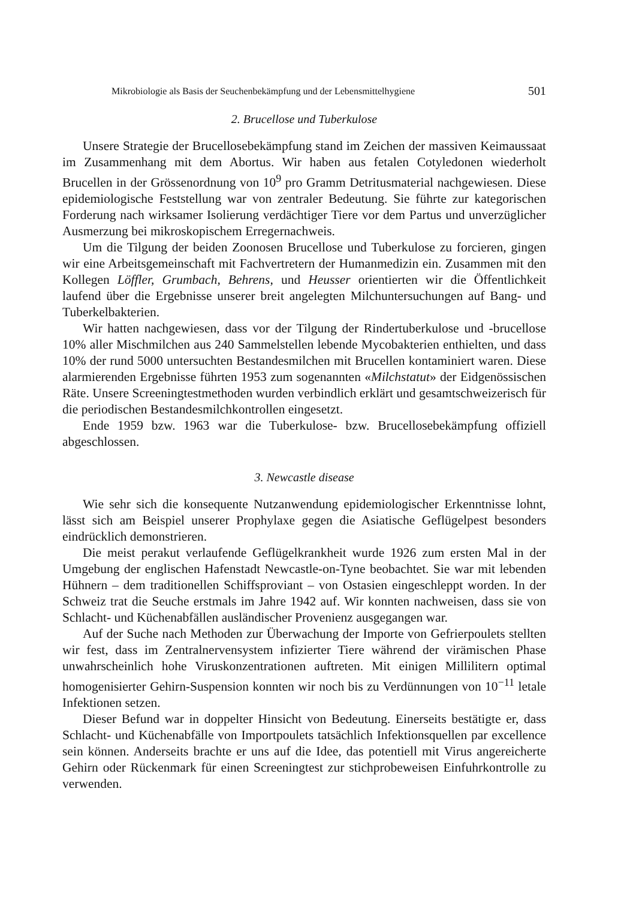Mikrobiologie als Basis der Seuchenbekämpfung und der Lebensmittelhygiene 501
2. Brucellose und Tuberkulose
Unsere Strategie der Brucellosebekämpfung stand im Zeichen der massiven Keimaussaat im Zusammenhang mit dem Abortus. Wir haben aus fetalen Cotyledonen wiederholt Brucellen in der Grössenordnung von 10<sup>9</sup> pro Gramm Detritusmaterial nachgewiesen. Diese epidemiologische Feststellung war von zentraler Bedeutung. Sie führte zur kategorischen Forderung nach wirksamer Isolierung verdächtiger Tiere vor dem Partus und unverzüglicher Ausmerzung bei mikroskopischem Erregernachweis.
Um die Tilgung der beiden Zoonosen Brucellose und Tuberkulose zu forcieren, gingen wir eine Arbeitsgemeinschaft mit Fachvertretern der Humanmedizin ein. Zusammen mit den Kollegen Löffler, Grumbach, Behrens, und Heusser orientierten wir die Öffentlichkeit laufend über die Ergebnisse unserer breit angelegten Milchuntersuchungen auf Bang- und Tuberkelbakterien.
Wir hatten nachgewiesen, dass vor der Tilgung der Rindertuberkulose und -brucellose 10% aller Mischmilchen aus 240 Sammelstellen lebende Mycobakterien enthielten, und dass 10% der rund 5000 untersuchten Bestandesmilchen mit Brucellen kontaminiert waren. Diese alarmierenden Ergebnisse führten 1953 zum sogenannten «Milchstatut» der Eidgenössischen Räte. Unsere Screeningtestmethoden wurden verbindlich erklärt und gesamtschweizerisch für die periodischen Bestandesmilchkontrollen eingesetzt.
Ende 1959 bzw. 1963 war die Tuberkulose- bzw. Brucellosebekämpfung offiziell abgeschlossen.
3. Newcastle disease
Wie sehr sich die konsequente Nutzanwendung epidemiologischer Erkenntnisse lohnt, lässt sich am Beispiel unserer Prophylaxe gegen die Asiatische Geflügelpest besonders eindrücklich demonstrieren.
Die meist perakut verlaufende Geflügelkrankheit wurde 1926 zum ersten Mal in der Umgebung der englischen Hafenstadt Newcastle-on-Tyne beobachtet. Sie war mit lebenden Hühnern – dem traditionellen Schiffsproviant – von Ostasien eingeschleppt worden. In der Schweiz trat die Seuche erstmals im Jahre 1942 auf. Wir konnten nachweisen, dass sie von Schlacht- und Küchenabfällen ausländischer Provenienz ausgegangen war.
Auf der Suche nach Methoden zur Überwachung der Importe von Gefrierpoulets stellten wir fest, dass im Zentralnervensystem infizierter Tiere während der virämischen Phase unwahrscheinlich hohe Viruskonzentrationen auftreten. Mit einigen Millilitern optimal homogenisierter Gehirn-Suspension konnten wir noch bis zu Verdünnungen von 10<sup>−11</sup> letale Infektionen setzen.
Dieser Befund war in doppelter Hinsicht von Bedeutung. Einerseits bestätigte er, dass Schlacht- und Küchenabfälle von Importpoulets tatsächlich Infektionsquellen par excellence sein können. Anderseits brachte er uns auf die Idee, das potentiell mit Virus angereicherte Gehirn oder Rückenmark für einen Screeningtest zur stichprobeweisen Einfuhrkontrolle zu verwenden.